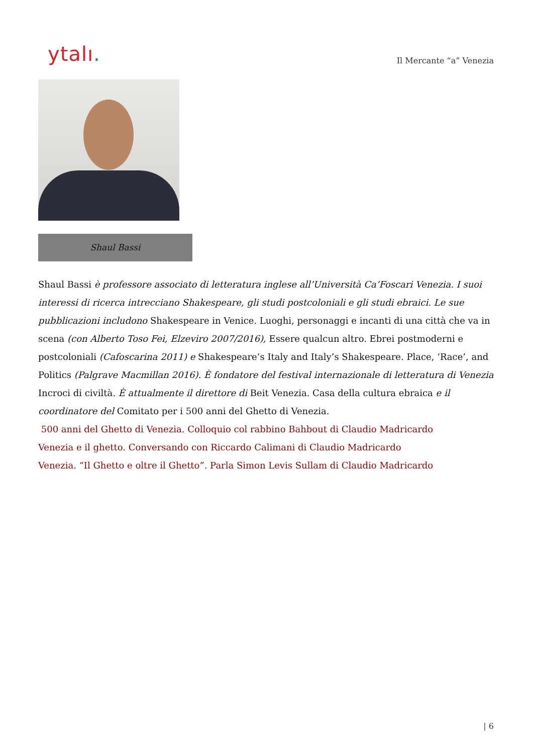ytalı.
Il Mercante “a” Venezia
Shaul Bassi
Shaul Bassi è professore associato di letteratura inglese all’Università Ca’Foscari Venezia. I suoi interessi di ricerca intrecciano Shakespeare, gli studi postcoloniali e gli studi ebraici. Le sue pubblicazioni includono Shakespeare in Venice. Luoghi, personaggi e incanti di una città che va in scena (con Alberto Toso Fei, Elzeviro 2007/2016), Essere qualcun altro. Ebrei postmoderni e postcoloniali (Cafoscarina 2011) e Shakespeare’s Italy and Italy’s Shakespeare. Place, ‘Race’, and Politics (Palgrave Macmillan 2016). È fondatore del festival internazionale di letteratura di Venezia Incroci di civiltà. È attualmente il direttore di Beit Venezia. Casa della cultura ebraica e il coordinatore del Comitato per i 500 anni del Ghetto di Venezia.
500 anni del Ghetto di Venezia. Colloquio col rabbino Bahbout di Claudio Madricardo
Venezia e il ghetto. Conversando con Riccardo Calimani di Claudio Madricardo
Venezia. “Il Ghetto e oltre il Ghetto”. Parla Simon Levis Sullam di Claudio Madricardo
| 6